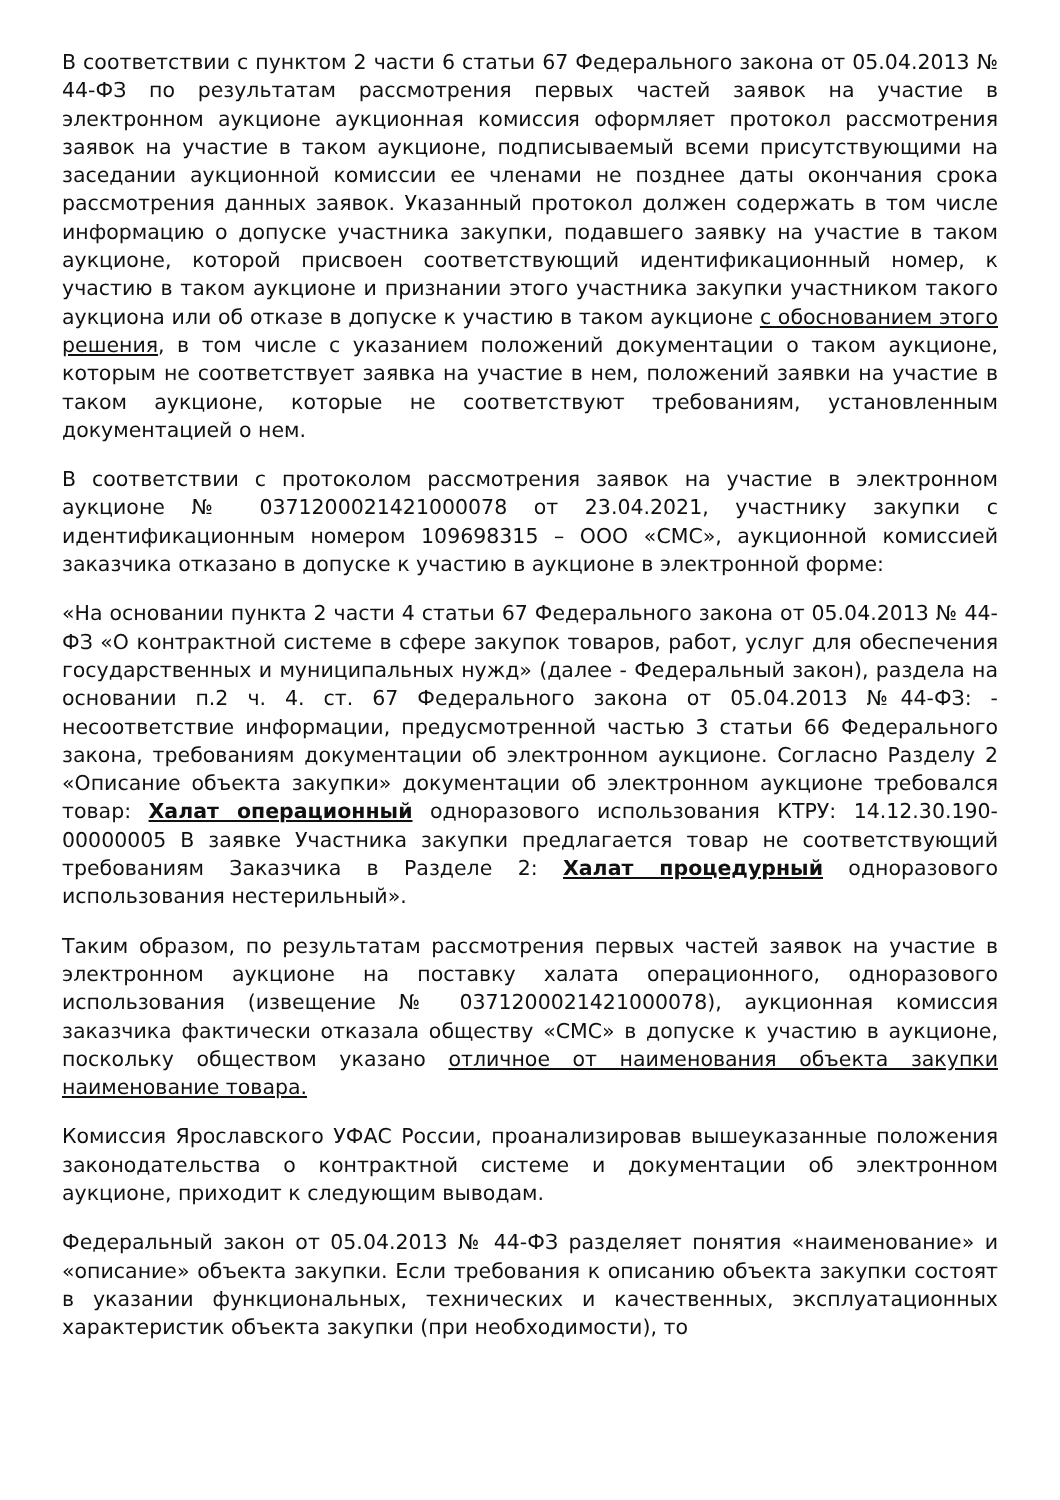В соответствии с пунктом 2 части 6 статьи 67 Федерального закона от 05.04.2013 № 44-ФЗ по результатам рассмотрения первых частей заявок на участие в электронном аукционе аукционная комиссия оформляет протокол рассмотрения заявок на участие в таком аукционе, подписываемый всеми присутствующими на заседании аукционной комиссии ее членами не позднее даты окончания срока рассмотрения данных заявок. Указанный протокол должен содержать в том числе информацию о допуске участника закупки, подавшего заявку на участие в таком аукционе, которой присвоен соответствующий идентификационный номер, к участию в таком аукционе и признании этого участника закупки участником такого аукциона или об отказе в допуске к участию в таком аукционе с обоснованием этого решения, в том числе с указанием положений документации о таком аукционе, которым не соответствует заявка на участие в нем, положений заявки на участие в таком аукционе, которые не соответствуют требованиям, установленным документацией о нем.
В соответствии с протоколом рассмотрения заявок на участие в электронном аукционе № 0371200021421000078 от 23.04.2021, участнику закупки с идентификационным номером 109698315 – ООО «СМС», аукционной комиссией заказчика отказано в допуске к участию в аукционе в электронной форме:
«На основании пункта 2 части 4 статьи 67 Федерального закона от 05.04.2013 № 44-ФЗ «О контрактной системе в сфере закупок товаров, работ, услуг для обеспечения государственных и муниципальных нужд» (далее - Федеральный закон), раздела на основании п.2 ч. 4. ст. 67 Федерального закона от 05.04.2013 №44-ФЗ: - несоответствие информации, предусмотренной частью 3 статьи 66 Федерального закона, требованиям документации об электронном аукционе. Согласно Разделу 2 «Описание объекта закупки» документации об электронном аукционе требовался товар: Халат операционный одноразового использования КТРУ: 14.12.30.190-00000005 В заявке Участника закупки предлагается товар не соответствующий требованиям Заказчика в Разделе 2: Халат процедурный одноразового использования нестерильный».
Таким образом, по результатам рассмотрения первых частей заявок на участие в электронном аукционе на поставку халата операционного, одноразового использования (извещение № 0371200021421000078), аукционная комиссия заказчика фактически отказала обществу «СМС» в допуске к участию в аукционе, поскольку обществом указано отличное от наименования объекта закупки наименование товара.
Комиссия Ярославского УФАС России, проанализировав вышеуказанные положения законодательства о контрактной системе и документации об электронном аукционе, приходит к следующим выводам.
Федеральный закон от 05.04.2013 № 44-ФЗ разделяет понятия «наименование» и «описание» объекта закупки. Если требования к описанию объекта закупки состоят в указании функциональных, технических и качественных, эксплуатационных характеристик объекта закупки (при необходимости), то